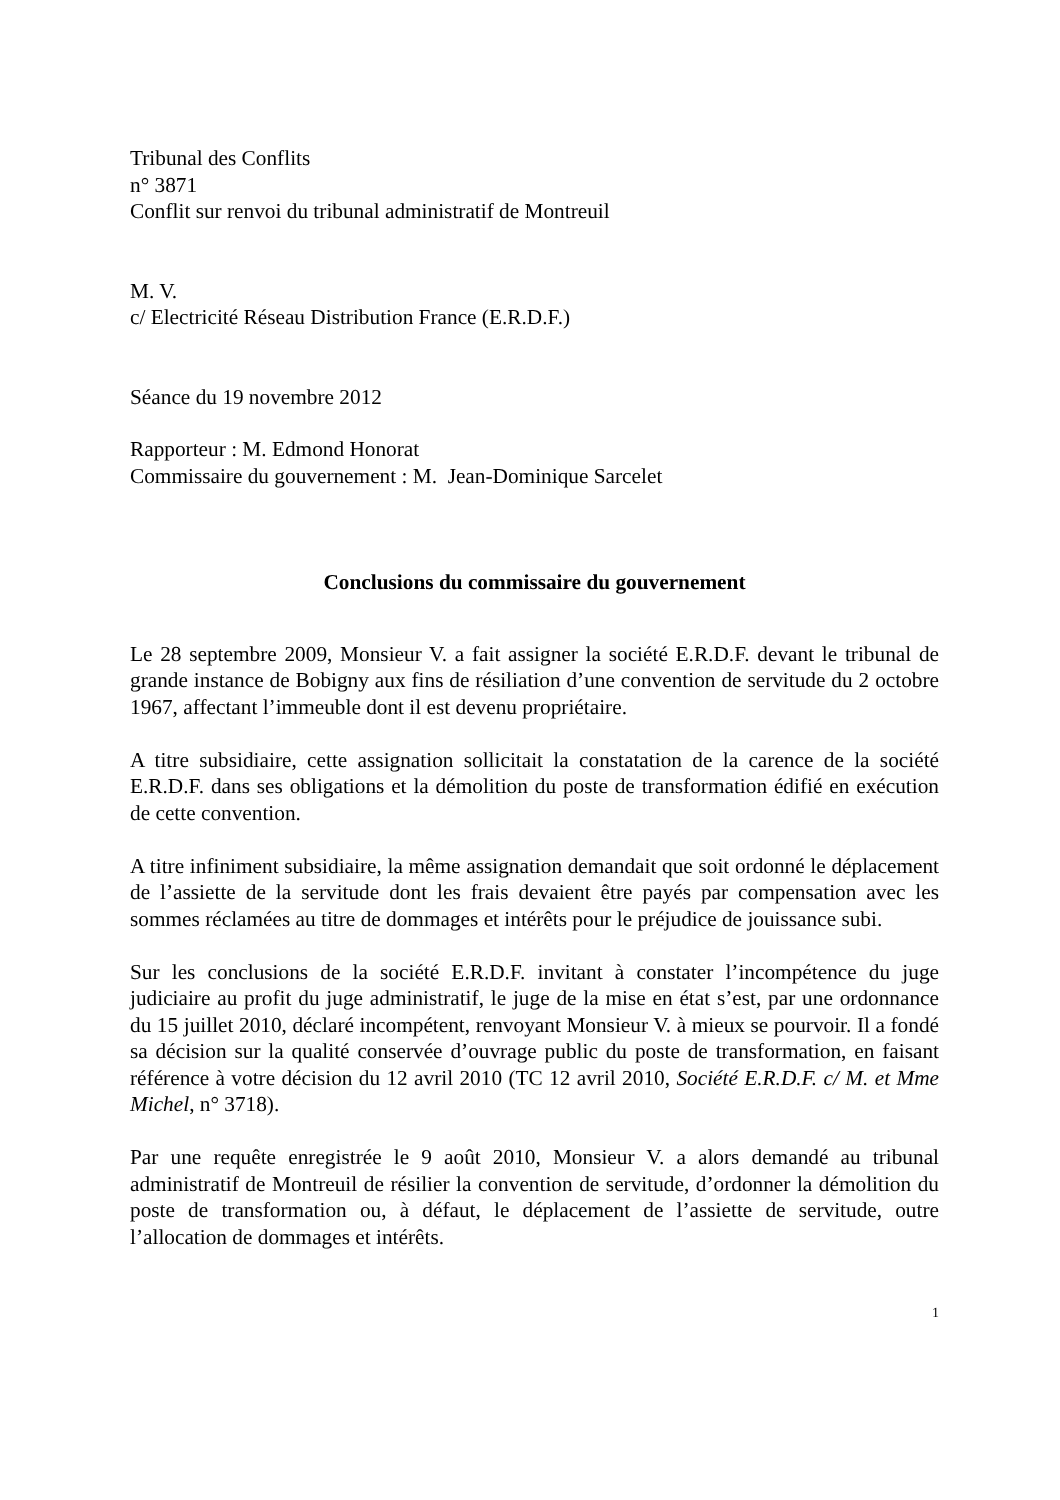Tribunal des Conflits
n° 3871
Conflit sur renvoi du tribunal administratif de Montreuil
M. V.
c/ Electricité Réseau Distribution France (E.R.D.F.)
Séance du 19 novembre 2012
Rapporteur : M. Edmond Honorat
Commissaire du gouvernement : M. Jean-Dominique Sarcelet
Conclusions du commissaire du gouvernement
Le 28 septembre 2009, Monsieur V. a fait assigner la société E.R.D.F. devant le tribunal de grande instance de Bobigny aux fins de résiliation d’une convention de servitude du 2 octobre 1967, affectant l’immeuble dont il est devenu propriétaire.
A titre subsidiaire, cette assignation sollicitait la constatation de la carence de la société E.R.D.F. dans ses obligations et la démolition du poste de transformation édifié en exécution de cette convention.
A titre infiniment subsidiaire, la même assignation demandait que soit ordonné le déplacement de l’assiette de la servitude dont les frais devaient être payés par compensation avec les sommes réclamées au titre de dommages et intérêts pour le préjudice de jouissance subi.
Sur les conclusions de la société E.R.D.F. invitant à constater l’incompétence du juge judiciaire au profit du juge administratif, le juge de la mise en état s’est, par une ordonnance du 15 juillet 2010, déclaré incompétent, renvoyant Monsieur V. à mieux se pourvoir. Il a fondé sa décision sur la qualité conservée d’ouvrage public du poste de transformation, en faisant référence à votre décision du 12 avril 2010 (TC 12 avril 2010, Société E.R.D.F. c/ M. et Mme Michel, n° 3718).
Par une requête enregistrée le 9 août 2010, Monsieur V. a alors demandé au tribunal administratif de Montreuil de résilier la convention de servitude, d’ordonner la démolition du poste de transformation ou, à défaut, le déplacement de l’assiette de servitude, outre l’allocation de dommages et intérêts.
1